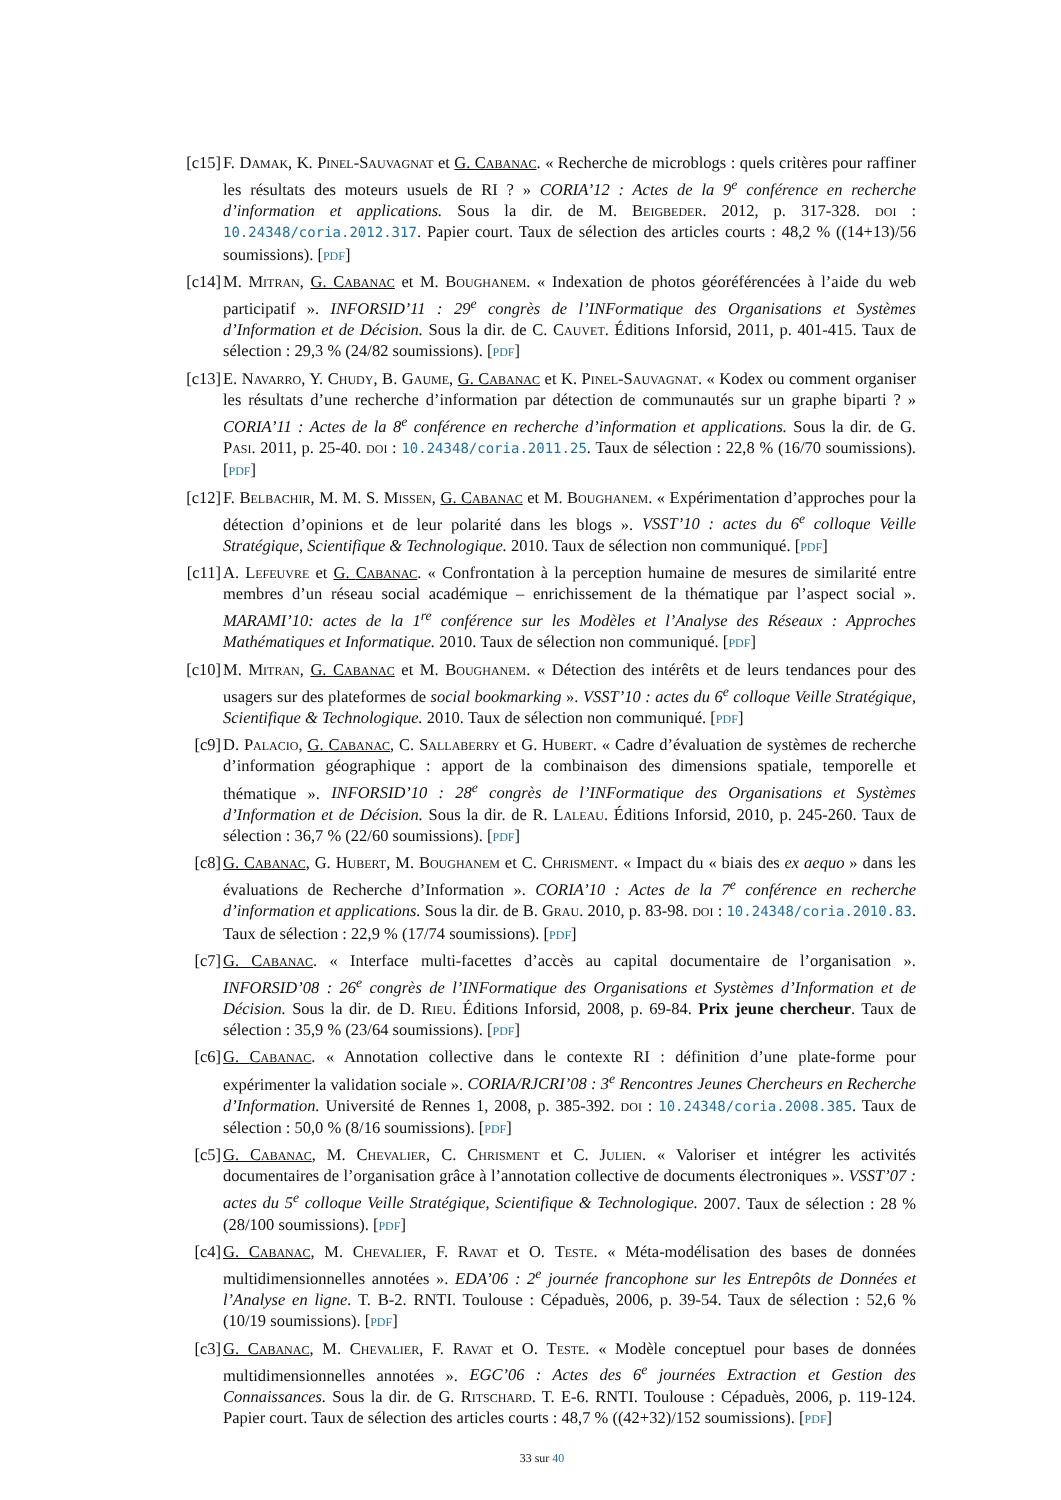[c15] F. Damak, K. Pinel-Sauvagnat et G. Cabanac. « Recherche de microblogs : quels critères pour raffiner les résultats des moteurs usuels de RI ? » CORIA’12 : Actes de la 9<sup>e</sup> conférence en recherche d’information et applications. Sous la dir. de M. Beigbeder. 2012, p. 317-328. doi : 10.24348/coria.2012.317. Papier court. Taux de sélection des articles courts : 48,2 % ((14+13)/56 soumissions). [pdf]
[c14] M. Mitran, G. Cabanac et M. Boughanem. « Indexation de photos géoréférencées à l’aide du web participatif ». INFORSID’11 : 29<sup>e</sup> congrès de l’INFormatique des Organisations et Systèmes d’Information et de Décision. Sous la dir. de C. Cauvet. Éditions Inforsid, 2011, p. 401-415. Taux de sélection : 29,3 % (24/82 soumissions). [pdf]
[c13] E. Navarro, Y. Chudy, B. Gaume, G. Cabanac et K. Pinel-Sauvagnat. « Kodex ou comment organiser les résultats d’une recherche d’information par détection de communautés sur un graphe biparti ? » CORIA’11 : Actes de la 8<sup>e</sup> conférence en recherche d’information et applications. Sous la dir. de G. Pasi. 2011, p. 25-40. doi : 10.24348/coria.2011.25. Taux de sélection : 22,8 % (16/70 soumissions). [pdf]
[c12] F. Belbachir, M. M. S. Missen, G. Cabanac et M. Boughanem. « Expérimentation d’approches pour la détection d’opinions et de leur polarité dans les blogs ». VSST’10 : actes du 6<sup>e</sup> colloque Veille Stratégique, Scientifique & Technologique. 2010. Taux de sélection non communiqué. [pdf]
[c11] A. Lefeuvre et G. Cabanac. « Confrontation à la perception humaine de mesures de similarité entre membres d’un réseau social académique – enrichissement de la thématique par l’aspect social ». MARAMI’10: actes de la 1<sup>re</sup> conférence sur les Modèles et l’Analyse des Réseaux : Approches Mathématiques et Informatique. 2010. Taux de sélection non communiqué. [pdf]
[c10] M. Mitran, G. Cabanac et M. Boughanem. « Détection des intérêts et de leurs tendances pour des usagers sur des plateformes de social bookmarking ». VSST’10 : actes du 6<sup>e</sup> colloque Veille Stratégique, Scientifique & Technologique. 2010. Taux de sélection non communiqué. [pdf]
[c9] D. Palacio, G. Cabanac, C. Sallaberry et G. Hubert. « Cadre d’évaluation de systèmes de recherche d’information géographique : apport de la combinaison des dimensions spatiale, temporelle et thématique ». INFORSID’10 : 28<sup>e</sup> congrès de l’INFormatique des Organisations et Systèmes d’Information et de Décision. Sous la dir. de R. Laleau. Éditions Inforsid, 2010, p. 245-260. Taux de sélection : 36,7 % (22/60 soumissions). [pdf]
[c8] G. Cabanac, G. Hubert, M. Boughanem et C. Chrisment. « Impact du « biais des ex aequo » dans les évaluations de Recherche d’Information ». CORIA’10 : Actes de la 7<sup>e</sup> conférence en recherche d’information et applications. Sous la dir. de B. Grau. 2010, p. 83-98. doi : 10.24348/coria.2010.83. Taux de sélection : 22,9 % (17/74 soumissions). [pdf]
[c7] G. Cabanac. « Interface multi-facettes d’accès au capital documentaire de l’organisation ». INFORSID’08 : 26<sup>e</sup> congrès de l’INFormatique des Organisations et Systèmes d’Information et de Décision. Sous la dir. de D. Rieu. Éditions Inforsid, 2008, p. 69-84. Prix jeune chercheur. Taux de sélection : 35,9 % (23/64 soumissions). [pdf]
[c6] G. Cabanac. « Annotation collective dans le contexte RI : définition d’une plate-forme pour expérimenter la validation sociale ». CORIA/RJCRI’08 : 3<sup>e</sup> Rencontres Jeunes Chercheurs en Recherche d’Information. Université de Rennes 1, 2008, p. 385-392. doi : 10.24348/coria.2008.385. Taux de sélection : 50,0 % (8/16 soumissions). [pdf]
[c5] G. Cabanac, M. Chevalier, C. Chrisment et C. Julien. « Valoriser et intégrer les activités documentaires de l’organisation grâce à l’annotation collective de documents électroniques ». VSST’07 : actes du 5<sup>e</sup> colloque Veille Stratégique, Scientifique & Technologique. 2007. Taux de sélection : 28 % (28/100 soumissions). [pdf]
[c4] G. Cabanac, M. Chevalier, F. Ravat et O. Teste. « Méta-modélisation des bases de données multidimensionnelles annotées ». EDA’06 : 2<sup>e</sup> journée francophone sur les Entrepôts de Données et l’Analyse en ligne. T. B-2. RNTI. Toulouse : Cépaduès, 2006, p. 39-54. Taux de sélection : 52,6 % (10/19 soumissions). [pdf]
[c3] G. Cabanac, M. Chevalier, F. Ravat et O. Teste. « Modèle conceptuel pour bases de données multidimensionnelles annotées ». EGC’06 : Actes des 6<sup>e</sup> journées Extraction et Gestion des Connaissances. Sous la dir. de G. Ritschard. T. E-6. RNTI. Toulouse : Cépaduès, 2006, p. 119-124. Papier court. Taux de sélection des articles courts : 48,7 % ((42+32)/152 soumissions). [pdf]
33 sur 40